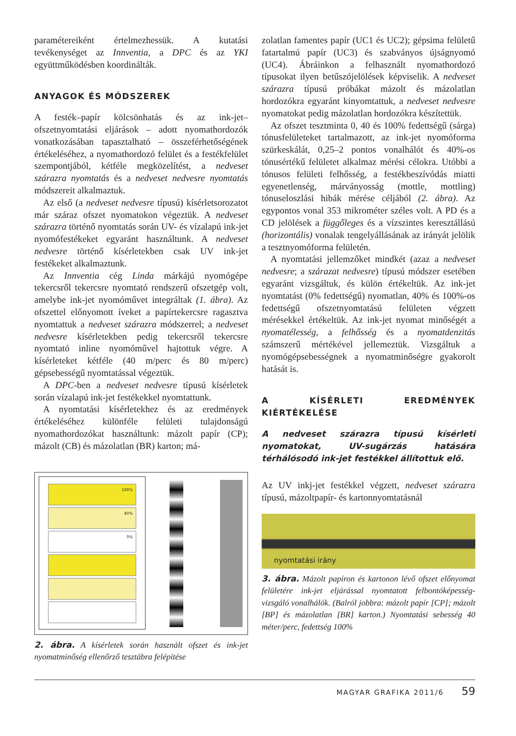paramétereiként értelmezhessük. A kutatási tevékenységet az Innventia, a DPC és az YKI együttműködésben koordinálták.
ANYAGOK ÉS MÓDSZEREK
A festék–papír kölcsönhatás és az ink-jet–ofszetnyomtatási eljárások – adott nyomathordozók vonatkozásában tapasztalható – összeférhetőségének értékeléséhez, a nyomathordozó felület és a festékfelület szempontjából, kétféle megközelítést, a nedveset szárazra nyomtatás és a nedveset nedvesre nyomtatás módszereit alkalmaztuk.
Az első (a nedveset nedvesre típusú) kísérletsorozatot már száraz ofszet nyomatokon végeztük. A nedveset szárazra történő nyomtatás során UV- és vízalapú ink-jet nyomófestékeket egyaránt használtunk. A nedveset nedvesre történő kísérletekben csak UV ink-jet festékeket alkalmaztunk.
Az Innventia cég Linda márkájú nyomógépe tekercsről tekercsre nyomtató rendszerű ofszetgép volt, amelybe ink-jet nyomóművet integráltak (1. ábra). Az ofszettel előnyomott íveket a papírtekercsre ragasztva nyomtattuk a nedveset szárazra módszerrel; a nedveset nedvesre kísérletekben pedig tekercsről tekercsre nyomtató inline nyomóművel hajtottuk végre. A kísérleteket kétféle (40 m/perc és 80 m/perc) gépsebességű nyomtatással végeztük.
A DPC-ben a nedveset nedvesre típusú kísérletek során vízalapú ink-jet festékekkel nyomtattunk.
A nyomtatási kísérletekhez és az eredmények értékeléséhez különféle felületi tulajdonságú nyomathordozókat használtunk: mázolt papír (CP); mázolt (CB) és mázolatlan (BR) karton; má-
100%
40%
0%
2. ábra. A kísérletek során használt ofszet és ink-jet nyomatminőség ellenőrző tesztábra felépítése
zolatlan famentes papír (UC1 és UC2); gépsima felületű fatartalmú papír (UC3) és szabványos újságnyomó (UC4). Ábráinkon a felhasznált nyomathordozó típusokat ilyen betűszójelölések képviselik. A nedveset szárazra típusú próbákat mázolt és mázolatlan hordozókra egyaránt kinyomtattuk, a nedveset nedvesre nyomatokat pedig mázolatlan hordozókra készítettük.
Az ofszet tesztminta 0, 40 és 100% fedettségű (sárga) tónusfelületeket tartalmazott, az ink-jet nyomóforma szürkeskálát, 0,25–2 pontos vonalhálót és 40%-os tónusértékű felületet alkalmaz mérési célokra. Utóbbi a tónusos felületi felhősség, a festékbeszívódás miatti egyenetlenség, márványosság (mottle, mottling) tónuseloszlási hibák mérése céljából (2. ábra). Az egypontos vonal 353 mikrométer széles volt. A PD és a CD jelölések a függőleges és a vízszintes keresztállású (horizontális) vonalak tengelyállásának az irányát jelölik a tesztnyomóforma felületén.
A nyomtatási jellemzőket mindkét (azaz a nedveset nedvesre; a szárazat nedvesre) típusú módszer esetében egyaránt vizsgáltuk, és külön értékeltük. Az ink-jet nyomtatást (0% fedettségű) nyomatlan, 40% és 100%-os fedettségű ofszetnyomtatású felületen végzett mérésekkel értékeltük. Az ink-jet nyomat minőségét a nyomatélesség, a felhősség és a nyomatdenzitás számszerű mértékével jellemeztük. Vizsgáltuk a nyomógépsebességnek a nyomatminőségre gyakorolt hatását is.
A KÍSÉRLETI EREDMÉNYEK KIÉRTÉKELÉSE
A nedveset szárazra típusú kísérleti nyomatokat, UV-sugárzás hatására térhálósodó ink-jet festékkel állítottuk elő.
Az UV inkj-jet festékkel végzett, nedveset szárazra típusú, mázoltpapír- és kartonnyomtatásnál
nyomtatási irány
3. ábra. Mázolt papíron és kartonon lévő ofszet előnyomat felületére ink-jet eljárással nyomtatott felbontóképesség-vizsgáló vonalhálók. (Balról jobbra: mázolt papír [CP]; mázolt [BP] és mázolatlan [BR] karton.) Nyomtatási sebesség 40 méter/perc, fedettség 100%
MAGYAR GRAFIKA 2011/6 59